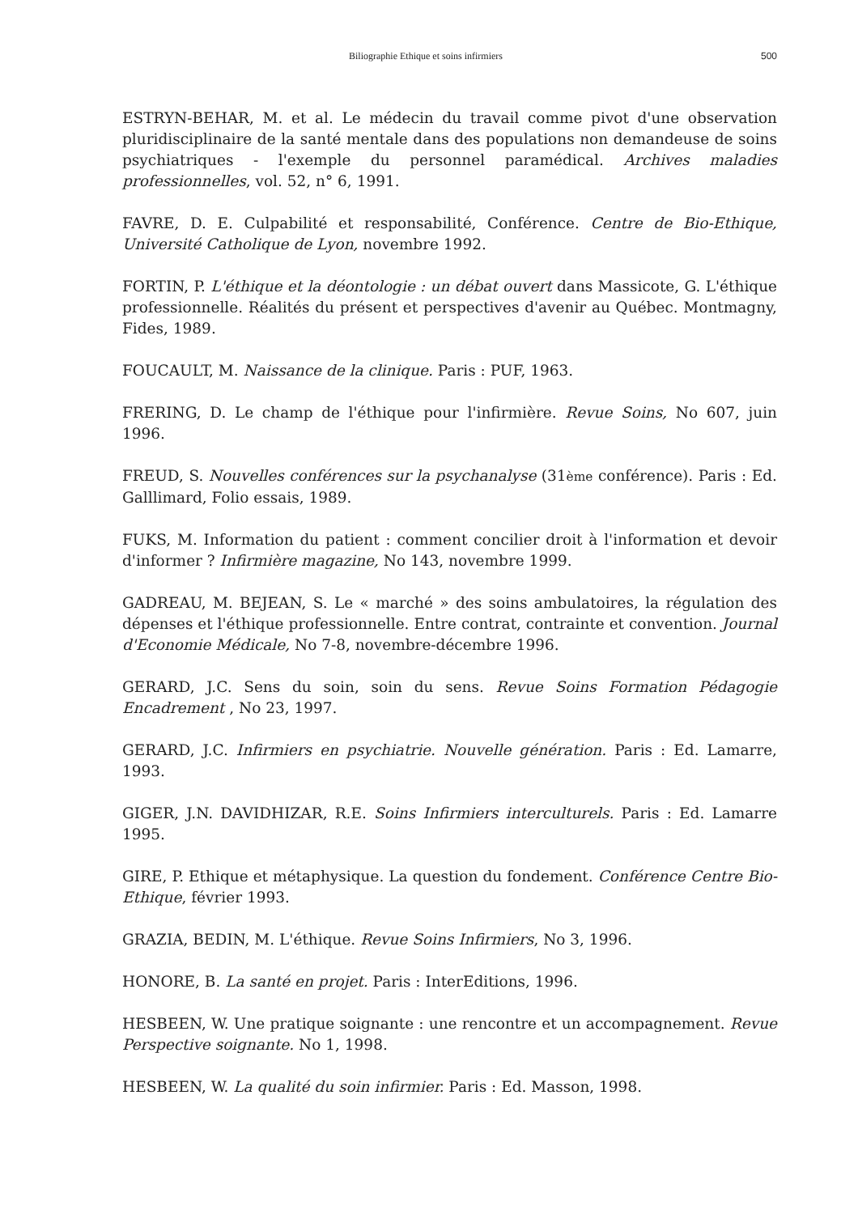Biliographie Ethique et soins infirmiers 500
ESTRYN-BEHAR, M. et al. Le médecin du travail comme pivot d'une observation pluridisciplinaire de la santé mentale dans des populations non demandeuse de soins psychiatriques - l'exemple du personnel paramédical. Archives maladies professionnelles, vol. 52, n° 6, 1991.
FAVRE, D. E. Culpabilité et responsabilité, Conférence. Centre de Bio-Ethique, Université Catholique de Lyon, novembre 1992.
FORTIN, P. L'éthique et la déontologie : un débat ouvert dans Massicote, G. L'éthique professionnelle. Réalités du présent et perspectives d'avenir au Québec. Montmagny, Fides, 1989.
FOUCAULT, M. Naissance de la clinique. Paris : PUF, 1963.
FRERING, D. Le champ de l'éthique pour l'infirmière. Revue Soins, No 607, juin 1996.
FREUD, S. Nouvelles conférences sur la psychanalyse (31ème conférence). Paris : Ed. Galllimard, Folio essais, 1989.
FUKS, M. Information du patient : comment concilier droit à l'information et devoir d'informer ? Infirmière magazine, No 143, novembre 1999.
GADREAU, M. BEJEAN, S. Le « marché » des soins ambulatoires, la régulation des dépenses et l'éthique professionnelle. Entre contrat, contrainte et convention. Journal d'Economie Médicale, No 7-8, novembre-décembre 1996.
GERARD, J.C. Sens du soin, soin du sens. Revue Soins Formation Pédagogie Encadrement , No 23, 1997.
GERARD, J.C. Infirmiers en psychiatrie. Nouvelle génération. Paris : Ed. Lamarre, 1993.
GIGER, J.N. DAVIDHIZAR, R.E. Soins Infirmiers interculturels. Paris : Ed. Lamarre 1995.
GIRE, P. Ethique et métaphysique. La question du fondement. Conférence Centre Bio-Ethique, février 1993.
GRAZIA, BEDIN, M. L'éthique. Revue Soins Infirmiers, No 3, 1996.
HONORE, B. La santé en projet. Paris : InterEditions, 1996.
HESBEEN, W. Une pratique soignante : une rencontre et un accompagnement. Revue Perspective soignante. No 1, 1998.
HESBEEN, W. La qualité du soin infirmier. Paris : Ed. Masson, 1998.